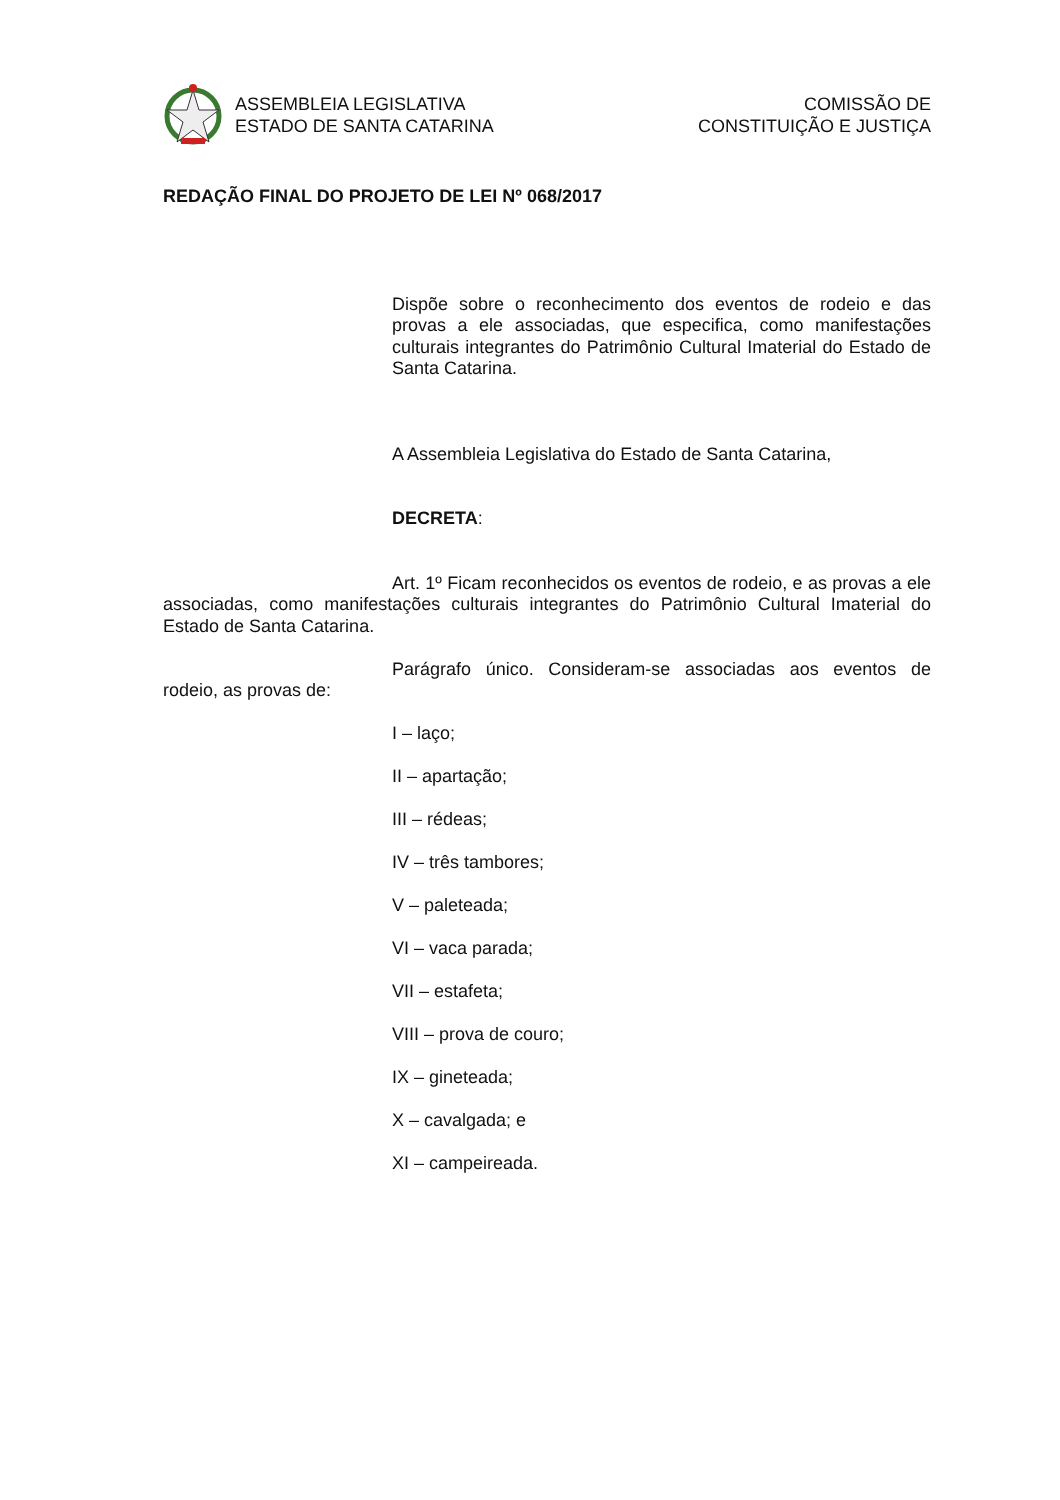ASSEMBLEIA LEGISLATIVA
ESTADO DE SANTA CATARINA
COMISSÃO DE
CONSTITUIÇÃO E JUSTIÇA
REDAÇÃO FINAL DO PROJETO DE LEI Nº 068/2017
Dispõe sobre o reconhecimento dos eventos de rodeio e das provas a ele associadas, que especifica, como manifestações culturais integrantes do Patrimônio Cultural Imaterial do Estado de Santa Catarina.
A Assembleia Legislativa do Estado de Santa Catarina,
DECRETA:
Art. 1º Ficam reconhecidos os eventos de rodeio, e as provas a ele associadas, como manifestações culturais integrantes do Patrimônio Cultural Imaterial do Estado de Santa Catarina.
Parágrafo único. Consideram-se associadas aos eventos de rodeio, as provas de:
I – laço;
II – apartação;
III – rédeas;
IV – três tambores;
V – paleteada;
VI – vaca parada;
VII – estafeta;
VIII – prova de couro;
IX – gineteada;
X – cavalgada; e
XI – campeireada.